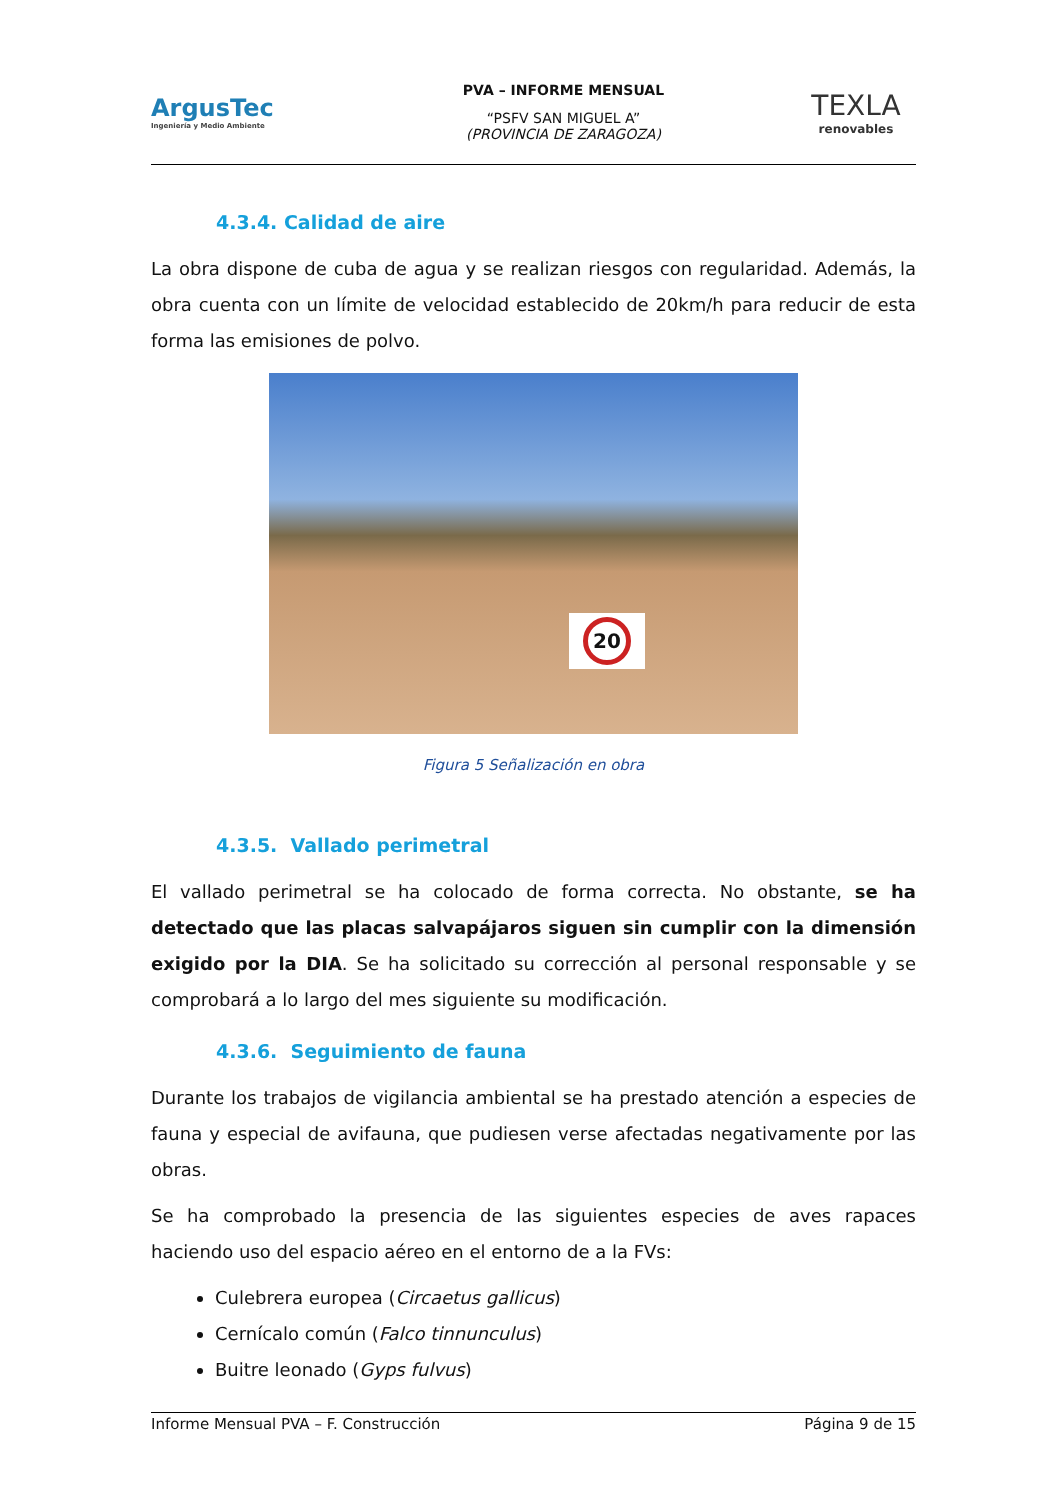ArgusTec
Ingeniería y Medio Ambiente
PVA – INFORME MENSUAL
“PSFV SAN MIGUEL A”
(PROVINCIA DE ZARAGOZA)
TEXLA
renovables
4.3.4. Calidad de aire
La obra dispone de cuba de agua y se realizan riesgos con regularidad. Además, la obra cuenta con un límite de velocidad establecido de 20km/h para reducir de esta forma las emisiones de polvo.
20
Figura 5 Señalización en obra
4.3.5. Vallado perimetral
El vallado perimetral se ha colocado de forma correcta. No obstante, se ha detectado que las placas salvapájaros siguen sin cumplir con la dimensión exigido por la DIA. Se ha solicitado su corrección al personal responsable y se comprobará a lo largo del mes siguiente su modificación.
4.3.6. Seguimiento de fauna
Durante los trabajos de vigilancia ambiental se ha prestado atención a especies de fauna y especial de avifauna, que pudiesen verse afectadas negativamente por las obras.
Se ha comprobado la presencia de las siguientes especies de aves rapaces haciendo uso del espacio aéreo en el entorno de a la FVs:
Culebrera europea (Circaetus gallicus)
Cernícalo común (Falco tinnunculus)
Buitre leonado (Gyps fulvus)
Informe Mensual PVA – F. Construcción Página 9 de 15